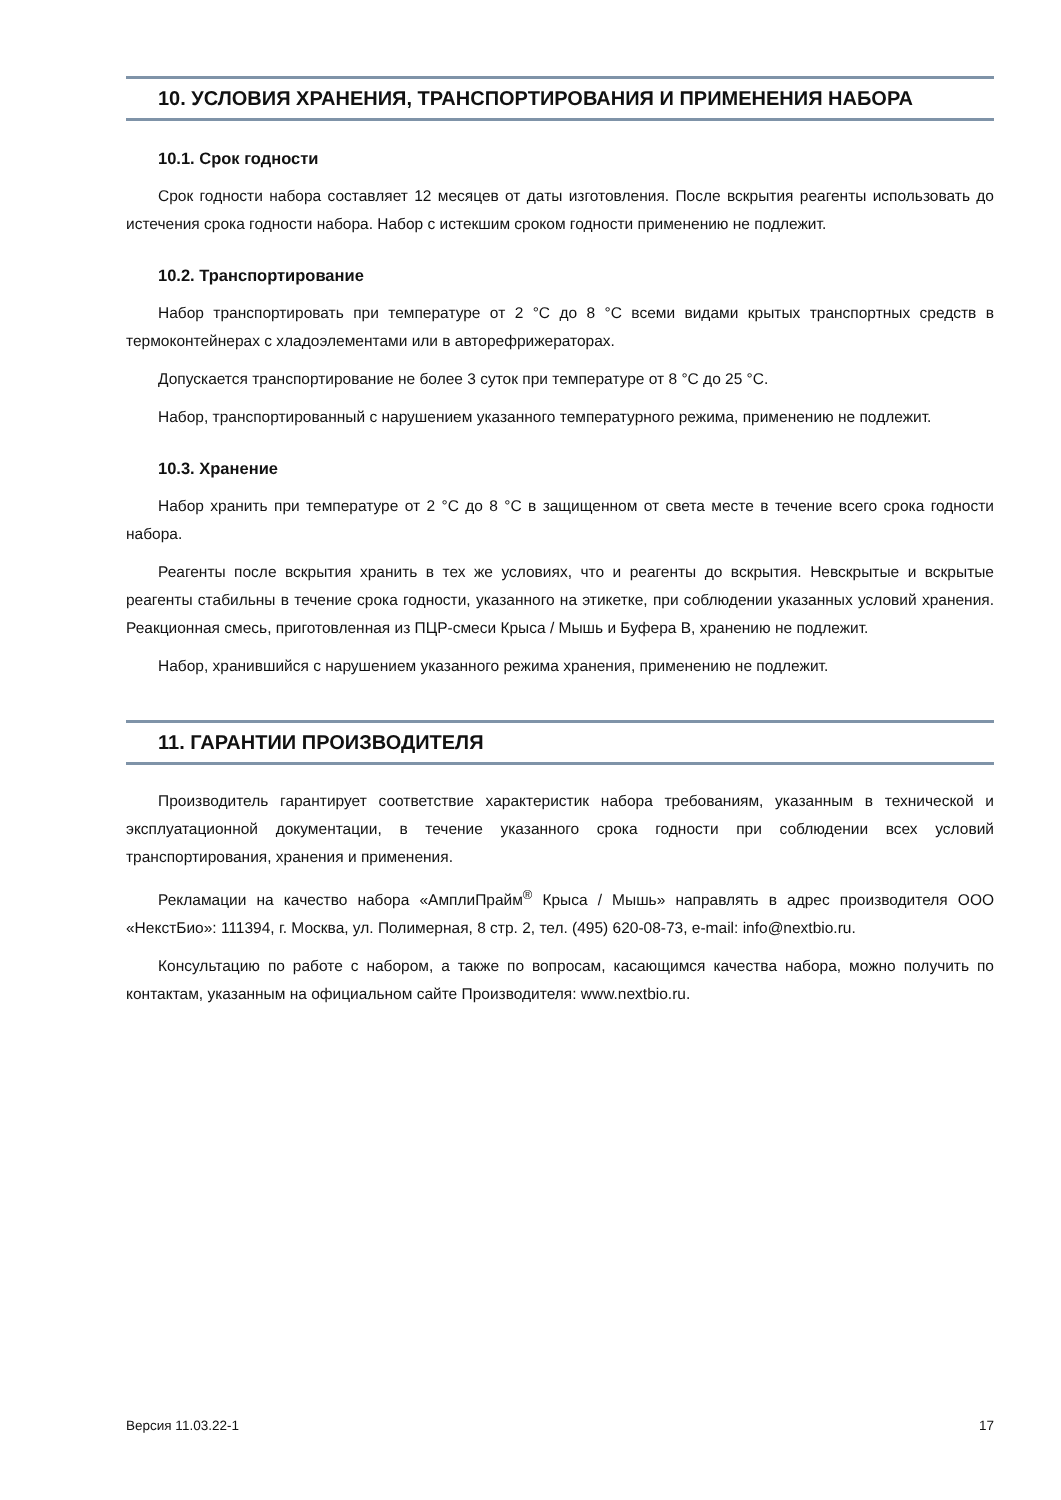10. УСЛОВИЯ ХРАНЕНИЯ, ТРАНСПОРТИРОВАНИЯ И ПРИМЕНЕНИЯ НАБОРА
10.1. Срок годности
Срок годности набора составляет 12 месяцев от даты изготовления. После вскрытия реагенты использовать до истечения срока годности набора. Набор с истекшим сроком годности применению не подлежит.
10.2. Транспортирование
Набор транспортировать при температуре от 2 °C до 8 °C всеми видами крытых транспортных средств в термоконтейнерах с хладоэлементами или в авторефрижераторах.
Допускается транспортирование не более 3 суток при температуре от 8 °C до 25 °C.
Набор, транспортированный с нарушением указанного температурного режима, применению не подлежит.
10.3. Хранение
Набор хранить при температуре от 2 °C до 8 °C в защищенном от света месте в течение всего срока годности набора.
Реагенты после вскрытия хранить в тех же условиях, что и реагенты до вскрытия. Невскрытые и вскрытые реагенты стабильны в течение срока годности, указанного на этикетке, при соблюдении указанных условий хранения. Реакционная смесь, приготовленная из ПЦР-смеси Крыса / Мышь и Буфера B, хранению не подлежит.
Набор, хранившийся с нарушением указанного режима хранения, применению не подлежит.
11. ГАРАНТИИ ПРОИЗВОДИТЕЛЯ
Производитель гарантирует соответствие характеристик набора требованиям, указанным в технической и эксплуатационной документации, в течение указанного срока годности при соблюдении всех условий транспортирования, хранения и применения.
Рекламации на качество набора «АмплиПрайм<sup>®</sup> Крыса / Мышь» направлять в адрес производителя ООО «НекстБио»: 111394, г. Москва, ул. Полимерная, 8 стр. 2, тел. (495) 620-08-73, e-mail: info@nextbio.ru.
Консультацию по работе с набором, а также по вопросам, касающимся качества набора, можно получить по контактам, указанным на официальном сайте Производителя: www.nextbio.ru.
Версия 11.03.22-1 17